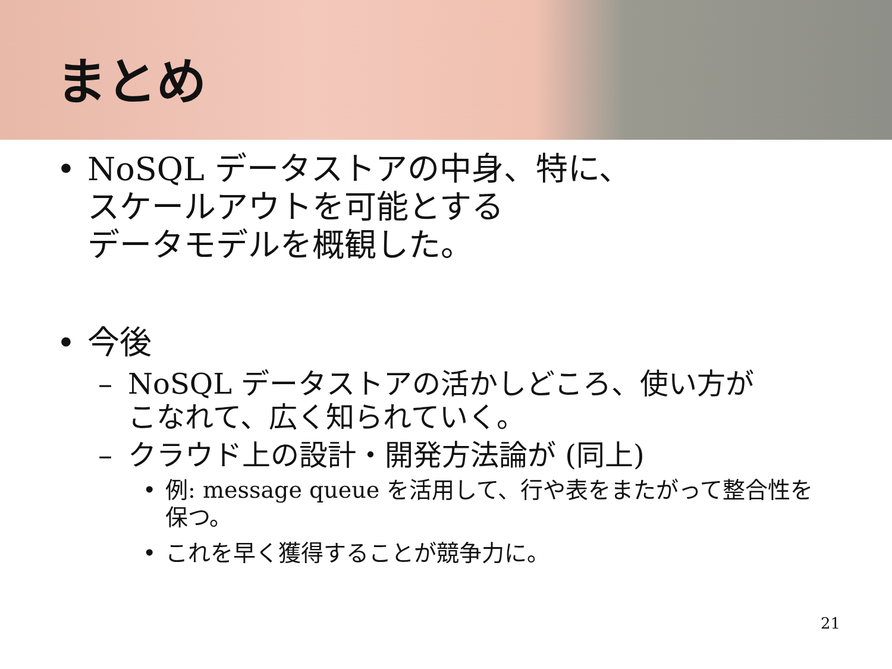まとめ
• NoSQL データストアの中身、特に、
スケールアウトを可能とする
データモデルを概観した。
• 今後
– NoSQL データストアの活かしどころ、使い方が
こなれて、広く知られていく。
– クラウド上の設計・開発方法論が (同上)
• 例: message queue を活用して、行や表をまたがって整合性を
保つ。
• これを早く獲得することが競争力に。
21